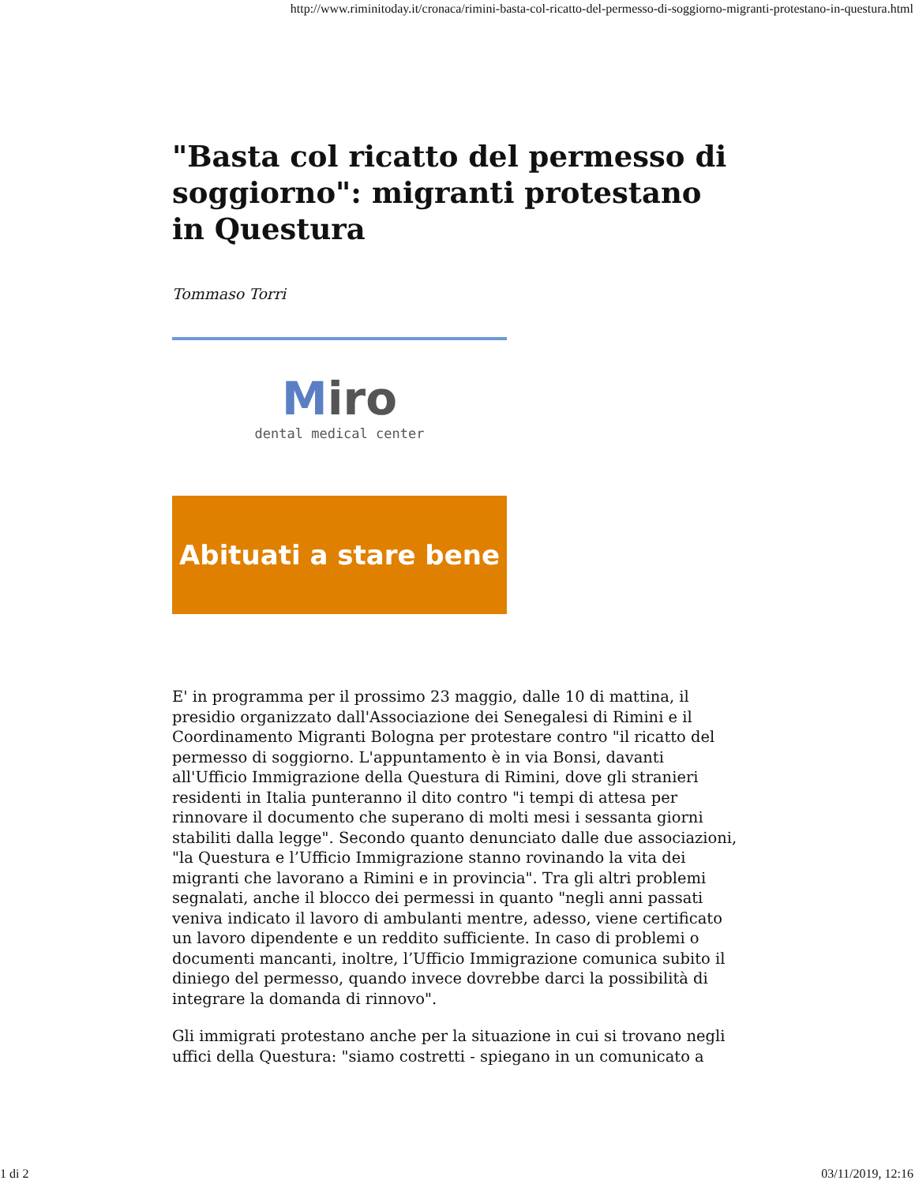http://www.riminitoday.it/cronaca/rimini-basta-col-ricatto-del-permesso-di-soggiorno-migranti-protestano-in-questura.html
"Basta col ricatto del permesso di soggiorno": migranti protestano in Questura
Tommaso Torri
Miro
dental medical center
Abituati a stare bene
E' in programma per il prossimo 23 maggio, dalle 10 di mattina, il presidio organizzato dall'Associazione dei Senegalesi di Rimini e il Coordinamento Migranti Bologna per protestare contro "il ricatto del permesso di soggiorno. L'appuntamento è in via Bonsi, davanti all'Ufficio Immigrazione della Questura di Rimini, dove gli stranieri residenti in Italia punteranno il dito contro "i tempi di attesa per rinnovare il documento che superano di molti mesi i sessanta giorni stabiliti dalla legge". Secondo quanto denunciato dalle due associazioni, "la Questura e l’Ufficio Immigrazione stanno rovinando la vita dei migranti che lavorano a Rimini e in provincia". Tra gli altri problemi segnalati, anche il blocco dei permessi in quanto "negli anni passati veniva indicato il lavoro di ambulanti mentre, adesso, viene certificato un lavoro dipendente e un reddito sufficiente. In caso di problemi o documenti mancanti, inoltre, l’Ufficio Immigrazione comunica subito il diniego del permesso, quando invece dovrebbe darci la possibilità di integrare la domanda di rinnovo".
Gli immigrati protestano anche per la situazione in cui si trovano negli uffici della Questura: "siamo costretti - spiegano in un comunicato a
1 di 2 03/11/2019, 12:16